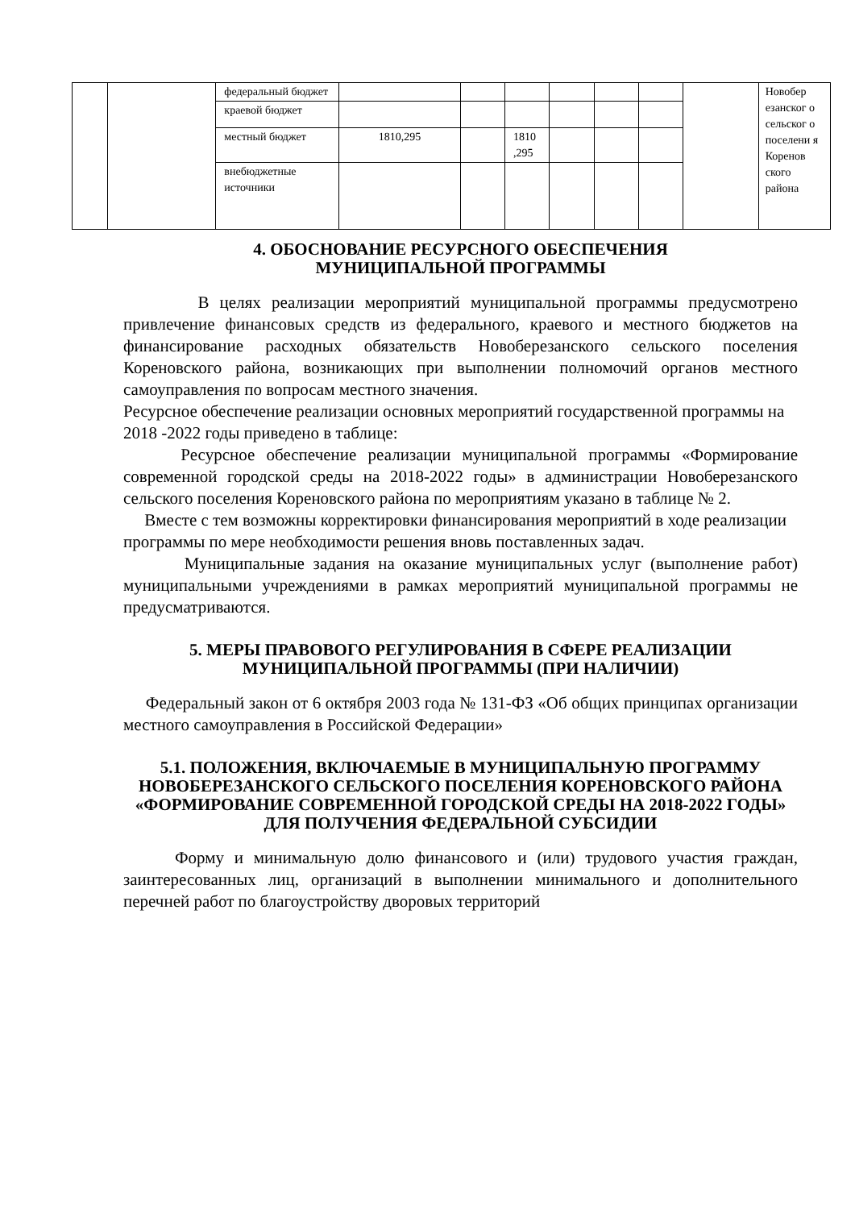| | | федеральный бюджет | | | | | | | | Новобер езанског о сельског о поселени я Коренов ского района |
| | | краевой бюджет | | | | | | | | |
| | | местный бюджет | 1810,295 | | 1810 ,295 | | | | | |
| | | внебюджетные источники | | | | | | | | |
4. ОБОСНОВАНИЕ РЕСУРСНОГО ОБЕСПЕЧЕНИЯ
МУНИЦИПАЛЬНОЙ ПРОГРАММЫ
В целях реализации мероприятий муниципальной программы предусмотрено привлечение финансовых средств из федерального, краевого и местного бюджетов на финансирование расходных обязательств Новоберезанского сельского поселения Кореновского района, возникающих при выполнении полномочий органов местного самоуправления по вопросам местного значения.
Ресурсное обеспечение реализации основных мероприятий государственной программы на 2018 -2022 годы приведено в таблице:
Ресурсное обеспечение реализации муниципальной программы «Формирование современной городской среды на 2018-2022 годы» в администрации Новоберезанского сельского поселения Кореновского района по мероприятиям указано в таблице № 2.
Вместе с тем возможны корректировки финансирования мероприятий в ходе реализации программы по мере необходимости решения вновь поставленных задач.
Муниципальные задания на оказание муниципальных услуг (выполнение работ) муниципальными учреждениями в рамках мероприятий муниципальной программы не предусматриваются.
5. МЕРЫ ПРАВОВОГО РЕГУЛИРОВАНИЯ В СФЕРЕ РЕАЛИЗАЦИИ
МУНИЦИПАЛЬНОЙ ПРОГРАММЫ (ПРИ НАЛИЧИИ)
Федеральный закон от 6 октября 2003 года № 131-ФЗ «Об общих принципах организации местного самоуправления в Российской Федерации»
5.1. ПОЛОЖЕНИЯ, ВКЛЮЧАЕМЫЕ В МУНИЦИПАЛЬНУЮ ПРОГРАММУ НОВОБЕРЕЗАНСКОГО СЕЛЬСКОГО ПОСЕЛЕНИЯ КОРЕНОВСКОГО РАЙОНА «ФОРМИРОВАНИЕ СОВРЕМЕННОЙ ГОРОДСКОЙ СРЕДЫ НА 2018-2022 ГОДЫ» ДЛЯ ПОЛУЧЕНИЯ ФЕДЕРАЛЬНОЙ СУБСИДИИ
Форму и минимальную долю финансового и (или) трудового участия граждан, заинтересованных лиц, организаций в выполнении минимального и дополнительного перечней работ по благоустройству дворовых территорий